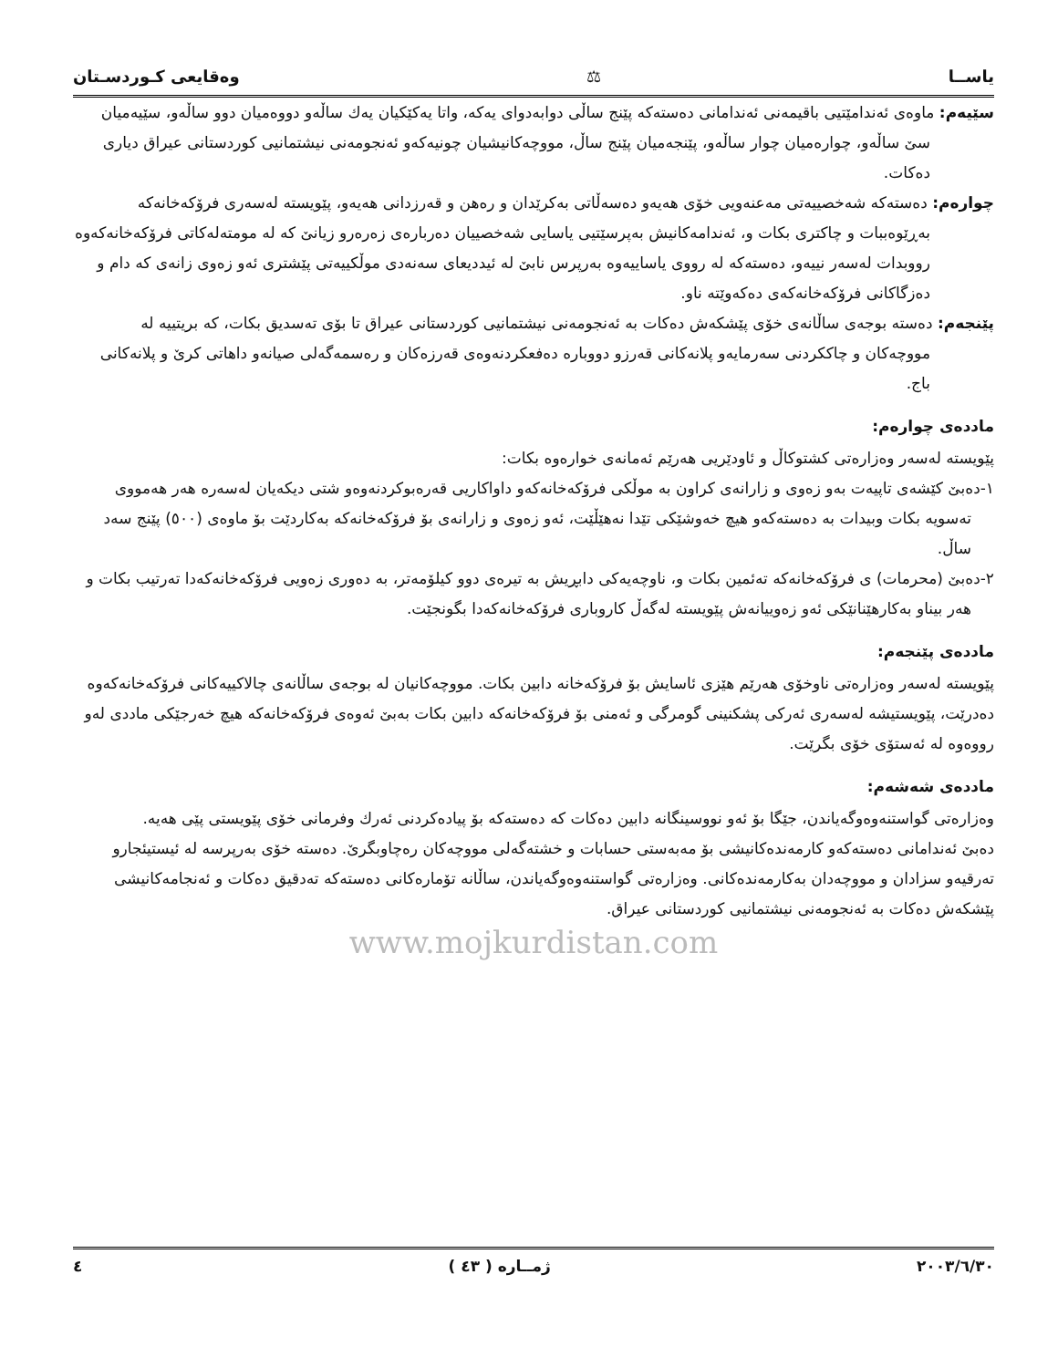یاســا ⚖ وەقایعی کـوردسـتان
سێیەم: ماوەی ئەندامێتیی باقیمەنی ئەندامانی دەستەکە پێنج ساڵی دوابەدوای یەکە، واتا یەکێکیان یەك ساڵەو دووەمیان دوو ساڵەو، سێیەمیان سێ ساڵەو، چوارەمیان چوار ساڵەو، پێنجەمیان پێنج ساڵ، مووچەکانیشیان چونیەکەو ئەنجومەنی نیشتمانیی کوردستانی عیراق دیاری دەکات.
چوارەم: دەستەکە شەخصییەتی مەعنەویی خۆی هەیەو دەسەڵاتی بەکرێدان و رەهن و قەرزدانی هەیەو، پێویستە لەسەری فرۆکەخانەکە بەڕێوەببات و چاکتری بکات و، ئەندامەکانیش بەپرسێتیی یاسایی شەخصییان دەربارەی زەرەرو زیانێ کە لە مومتەلەکاتی فرۆکەخانەکەوە رووبدات لەسەر نییەو، دەستەکە لە رووی یاساییەوە بەرپرس نابێ لە ئیددیعای سەنەدی موڵکییەتی پێشتری ئەو زەوی زانەی کە دام و دەزگاکانی فرۆکەخانەکەی دەکەوێتە ناو.
پێنجەم: دەستە بوجەی ساڵانەی خۆی پێشکەش دەکات بە ئەنجومەنی نیشتمانیی کوردستانی عیراق تا بۆی تەسدیق بکات، کە بریتییە لە مووچەکان و چاککردنی سەرمایەو پلانەکانی قەرزو دووبارە دەفعکردنەوەی قەرزەکان و رەسمەگەلی صیانەو داهاتی کرێ و پلانەکانی باج.
ماددەی چوارەم:
پێویستە لەسەر وەزارەتی کشتوکاڵ و ئاودێریی هەرێم ئەمانەی خوارەوە بکات:
١-دەبێ کێشەی تاپیەت بەو زەوی و زارانەی کراون بە موڵکی فرۆکەخانەکەو داواکاریی قەرەبوکردنەوەو شتی دیکەیان لەسەرە هەر هەمووی تەسویە بکات وبیدات بە دەستەکەو هیچ خەوشێکی تێدا نەهێڵێت، ئەو زەوی و زارانەی بۆ فرۆکەخانەکە بەکاردێت بۆ ماوەی (٥٠٠) پێنج سەد ساڵ.
٢-دەبێ (محرمات) ی فرۆکەخانەکە تەئمین بکات و، ناوچەیەکی دابڕیش بە تیرەی دوو کیلۆمەتر، بە دەوری زەویی فرۆکەخانەکەدا تەرتیب بکات و هەر بیناو بەکارهێنانێکی ئەو زەوییانەش پێویستە لەگەڵ کاروباری فرۆکەخانەکەدا بگونجێت.
ماددەی پێنجەم:
پێویستە لەسەر وەزارەتی ناوخۆی هەرێم هێزی ئاسایش بۆ فرۆکەخانە دابین بکات. مووچەکانیان لە بوجەی ساڵانەی چالاکییەکانی فرۆکەخانەکەوە دەدرێت، پێویستیشە لەسەری ئەرکی پشکنینی گومرگی و ئەمنی بۆ فرۆکەخانەکە دابین بکات بەبێ ئەوەی فرۆکەخانەکە هیچ خەرجێکی ماددی لەو رووەوە لە ئەستۆی خۆی بگرێت.
ماددەی شەشەم:
وەزارەتی گواستنەوەوگەیاندن، جێگا بۆ ئەو نووسینگانە دابین دەکات کە دەستەکە بۆ پیادەکردنی ئەرك وفرمانی خۆی پێویستی پێی هەیە.
دەبێ ئەندامانی دەستەکەو کارمەندەکانیشی بۆ مەبەستی حسابات و خشتەگەلی مووچەکان رەچاوبگرێ. دەستە خۆی بەرپرسە لە ئیستیئجارو تەرقیەو سزادان و مووچەدان بەکارمەندەکانی. وەزارەتی گواستنەوەوگەیاندن، ساڵانە تۆمارەکانی دەستەکە تەدقیق دەکات و ئەنجامەکانیشی پێشکەش دەکات بە ئەنجومەنی نیشتمانیی کوردستانی عیراق.
www.mojkurdistan.com
٢٠٠٣/٦/٣٠ ژمــارە ( ٤٣ ) ٤